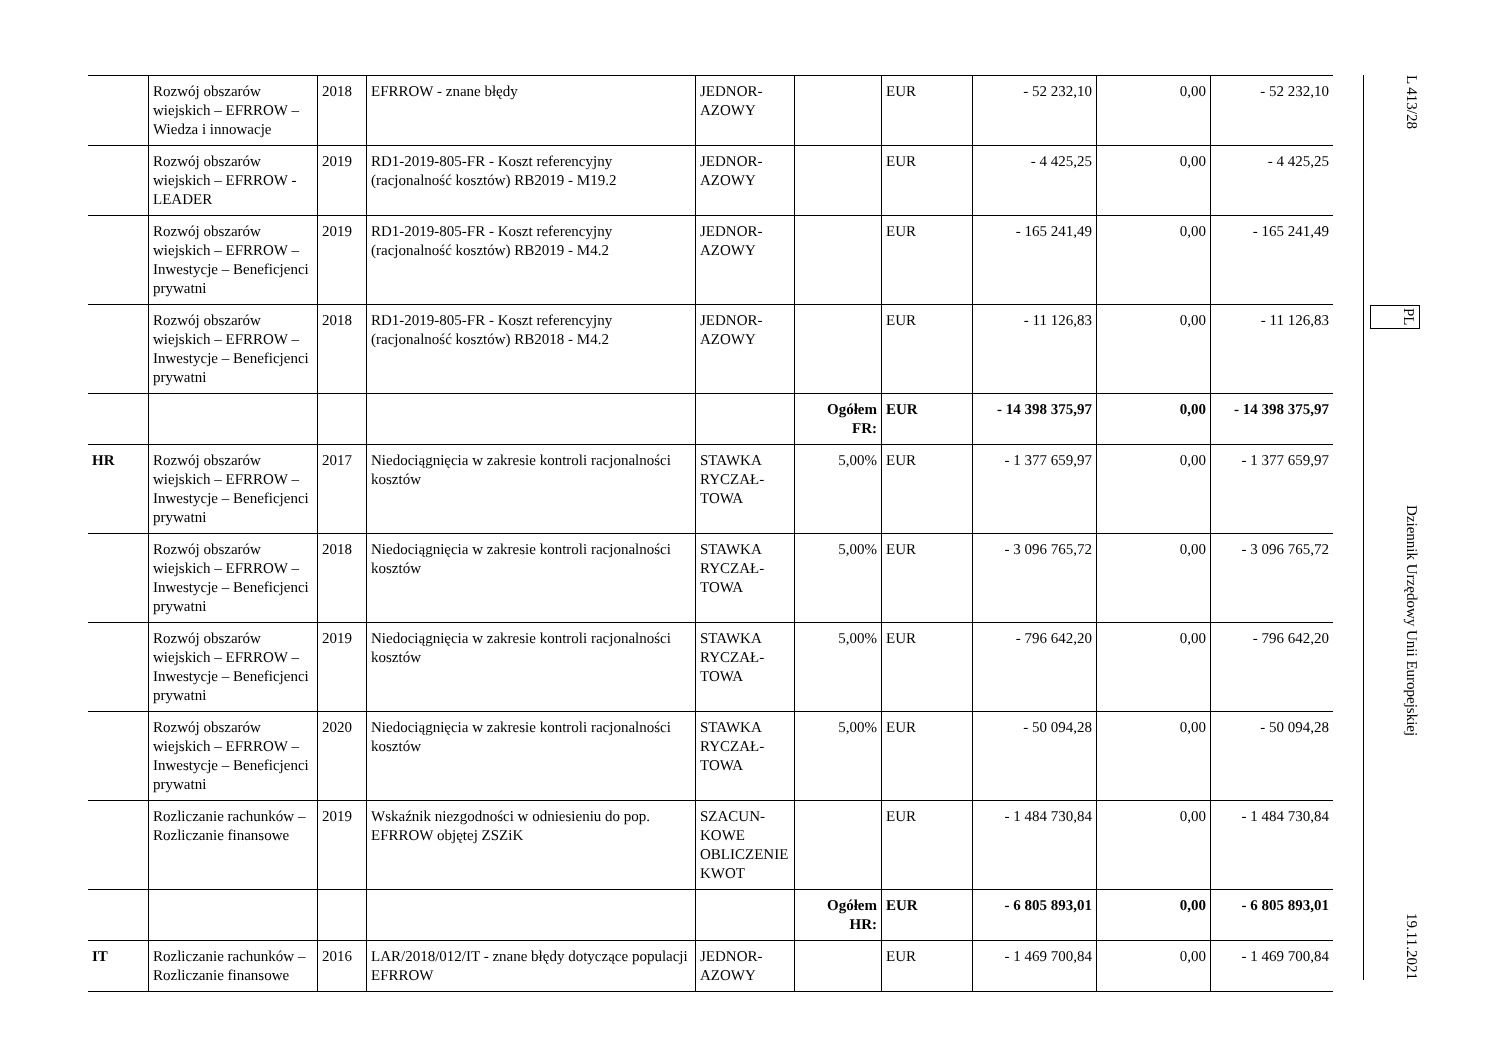| | Rozwój obszarów wiejskich – EFRROW – Wiedza i innowacje | 2018 | EFRROW - znane błędy | JEDNOR-AZOWY | | EUR | - 52 232,10 | 0,00 | - 52 232,10 |
| | Rozwój obszarów wiejskich – EFRROW - LEADER | 2019 | RD1-2019-805-FR - Koszt referencyjny (racjonalność kosztów) RB2019 - M19.2 | JEDNOR-AZOWY | | EUR | - 4 425,25 | 0,00 | - 4 425,25 |
| | Rozwój obszarów wiejskich – EFRROW – Inwestycje – Beneficjenci prywatni | 2019 | RD1-2019-805-FR - Koszt referencyjny (racjonalność kosztów) RB2019 - M4.2 | JEDNOR-AZOWY | | EUR | - 165 241,49 | 0,00 | - 165 241,49 |
| | Rozwój obszarów wiejskich – EFRROW – Inwestycje – Beneficjenci prywatni | 2018 | RD1-2019-805-FR - Koszt referencyjny (racjonalność kosztów) RB2018 - M4.2 | JEDNOR-AZOWY | | EUR | - 11 126,83 | 0,00 | - 11 126,83 |
| | | | | | Ogółem FR: | EUR | - 14 398 375,97 | 0,00 | - 14 398 375,97 |
| HR | Rozwój obszarów wiejskich – EFRROW – Inwestycje – Beneficjenci prywatni | 2017 | Niedociągnięcia w zakresie kontroli racjonalności kosztów | STAWKA RYCZAŁ-TOWA | 5,00% | EUR | - 1 377 659,97 | 0,00 | - 1 377 659,97 |
| | Rozwój obszarów wiejskich – EFRROW – Inwestycje – Beneficjenci prywatni | 2018 | Niedociągnięcia w zakresie kontroli racjonalności kosztów | STAWKA RYCZAŁ-TOWA | 5,00% | EUR | - 3 096 765,72 | 0,00 | - 3 096 765,72 |
| | Rozwój obszarów wiejskich – EFRROW – Inwestycje – Beneficjenci prywatni | 2019 | Niedociągnięcia w zakresie kontroli racjonalności kosztów | STAWKA RYCZAŁ-TOWA | 5,00% | EUR | - 796 642,20 | 0,00 | - 796 642,20 |
| | Rozwój obszarów wiejskich – EFRROW – Inwestycje – Beneficjenci prywatni | 2020 | Niedociągnięcia w zakresie kontroli racjonalności kosztów | STAWKA RYCZAŁ-TOWA | 5,00% | EUR | - 50 094,28 | 0,00 | - 50 094,28 |
| | Rozliczanie rachunków – Rozliczanie finansowe | 2019 | Wskaźnik niezgodności w odniesieniu do pop. EFRROW objętej ZSZiK | SZACUN-KOWE OBLICZENIE KWOT | | EUR | - 1 484 730,84 | 0,00 | - 1 484 730,84 |
| | | | | | Ogółem HR: | EUR | - 6 805 893,01 | 0,00 | - 6 805 893,01 |
| IT | Rozliczanie rachunków – Rozliczanie finansowe | 2016 | LAR/2018/012/IT - znane błędy dotyczące populacji EFRROW | JEDNOR-AZOWY | | EUR | - 1 469 700,84 | 0,00 | - 1 469 700,84 |
L 413/28 PL Dziennik Urzędowy Unii Europejskiej 19.11.2021